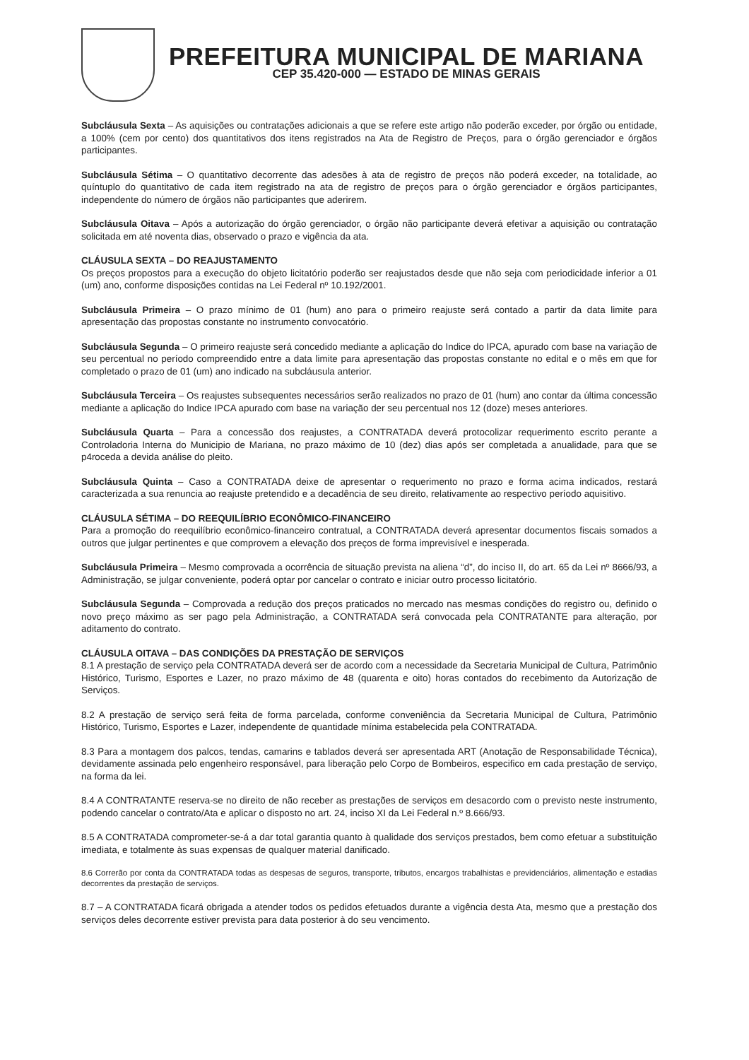PREFEITURA MUNICIPAL DE MARIANA
CEP 35.420-000 — ESTADO DE MINAS GERAIS
Subcláusula Sexta – As aquisições ou contratações adicionais a que se refere este artigo não poderão exceder, por órgão ou entidade, a 100% (cem por cento) dos quantitativos dos itens registrados na Ata de Registro de Preços, para o órgão gerenciador e órgãos participantes.
Subcláusula Sétima – O quantitativo decorrente das adesões à ata de registro de preços não poderá exceder, na totalidade, ao quíntuplo do quantitativo de cada item registrado na ata de registro de preços para o órgão gerenciador e órgãos participantes, independente do número de órgãos não participantes que aderirem.
Subcláusula Oitava – Após a autorização do órgão gerenciador, o órgão não participante deverá efetivar a aquisição ou contratação solicitada em até noventa dias, observado o prazo e vigência da ata.
CLÁUSULA SEXTA – DO REAJUSTAMENTO
Os preços propostos para a execução do objeto licitatório poderão ser reajustados desde que não seja com periodicidade inferior a 01 (um) ano, conforme disposições contidas na Lei Federal nº 10.192/2001.
Subcláusula Primeira – O prazo mínimo de 01 (hum) ano para o primeiro reajuste será contado a partir da data limite para apresentação das propostas constante no instrumento convocatório.
Subcláusula Segunda – O primeiro reajuste será concedido mediante a aplicação do Indice do IPCA, apurado com base na variação de seu percentual no período compreendido entre a data limite para apresentação das propostas constante no edital e o mês em que for completado o prazo de 01 (um) ano indicado na subcláusula anterior.
Subcláusula Terceira – Os reajustes subsequentes necessários serão realizados no prazo de 01 (hum) ano contar da última concessão mediante a aplicação do Indice IPCA apurado com base na variação der seu percentual nos 12 (doze) meses anteriores.
Subcláusula Quarta – Para a concessão dos reajustes, a CONTRATADA deverá protocolizar requerimento escrito perante a Controladoria Interna do Municipio de Mariana, no prazo máximo de 10 (dez) dias após ser completada a anualidade, para que se p4roceda a devida análise do pleito.
Subcláusula Quinta – Caso a CONTRATADA deixe de apresentar o requerimento no prazo e forma acima indicados, restará caracterizada a sua renuncia ao reajuste pretendido e a decadência de seu direito, relativamente ao respectivo período aquisitivo.
CLÁUSULA SÉTIMA – DO REEQUILÍBRIO ECONÔMICO-FINANCEIRO
Para a promoção do reequilíbrio econômico-financeiro contratual, a CONTRATADA deverá apresentar documentos fiscais somados a outros que julgar pertinentes e que comprovem a elevação dos preços de forma imprevisível e inesperada.
Subcláusula Primeira – Mesmo comprovada a ocorrência de situação prevista na aliena “d”, do inciso II, do art. 65 da Lei nº 8666/93, a Administração, se julgar conveniente, poderá optar por cancelar o contrato e iniciar outro processo licitatório.
Subcláusula Segunda – Comprovada a redução dos preços praticados no mercado nas mesmas condições do registro ou, definido o novo preço máximo as ser pago pela Administração, a CONTRATADA será convocada pela CONTRATANTE para alteração, por aditamento do contrato.
CLÁUSULA OITAVA – DAS CONDIÇÕES DA PRESTAÇÃO DE SERVIÇOS
8.1 A prestação de serviço pela CONTRATADA deverá ser de acordo com a necessidade da Secretaria Municipal de Cultura, Patrimônio Histórico, Turismo, Esportes e Lazer, no prazo máximo de 48 (quarenta e oito) horas contados do recebimento da Autorização de Serviços.
8.2 A prestação de serviço será feita de forma parcelada, conforme conveniência da Secretaria Municipal de Cultura, Patrimônio Histórico, Turismo, Esportes e Lazer, independente de quantidade mínima estabelecida pela CONTRATADA.
8.3 Para a montagem dos palcos, tendas, camarins e tablados deverá ser apresentada ART (Anotação de Responsabilidade Técnica), devidamente assinada pelo engenheiro responsável, para liberação pelo Corpo de Bombeiros, especifico em cada prestação de serviço, na forma da lei.
8.4 A CONTRATANTE reserva-se no direito de não receber as prestações de serviços em desacordo com o previsto neste instrumento, podendo cancelar o contrato/Ata e aplicar o disposto no art. 24, inciso XI da Lei Federal n.º 8.666/93.
8.5 A CONTRATADA comprometer-se-á a dar total garantia quanto à qualidade dos serviços prestados, bem como efetuar a substituição imediata, e totalmente às suas expensas de qualquer material danificado.
8.6 Correrão por conta da CONTRATADA todas as despesas de seguros, transporte, tributos, encargos trabalhistas e previdenciários, alimentação e estadias decorrentes da prestação de serviços.
8.7 – A CONTRATADA ficará obrigada a atender todos os pedidos efetuados durante a vigência desta Ata, mesmo que a prestação dos serviços deles decorrente estiver prevista para data posterior à do seu vencimento.